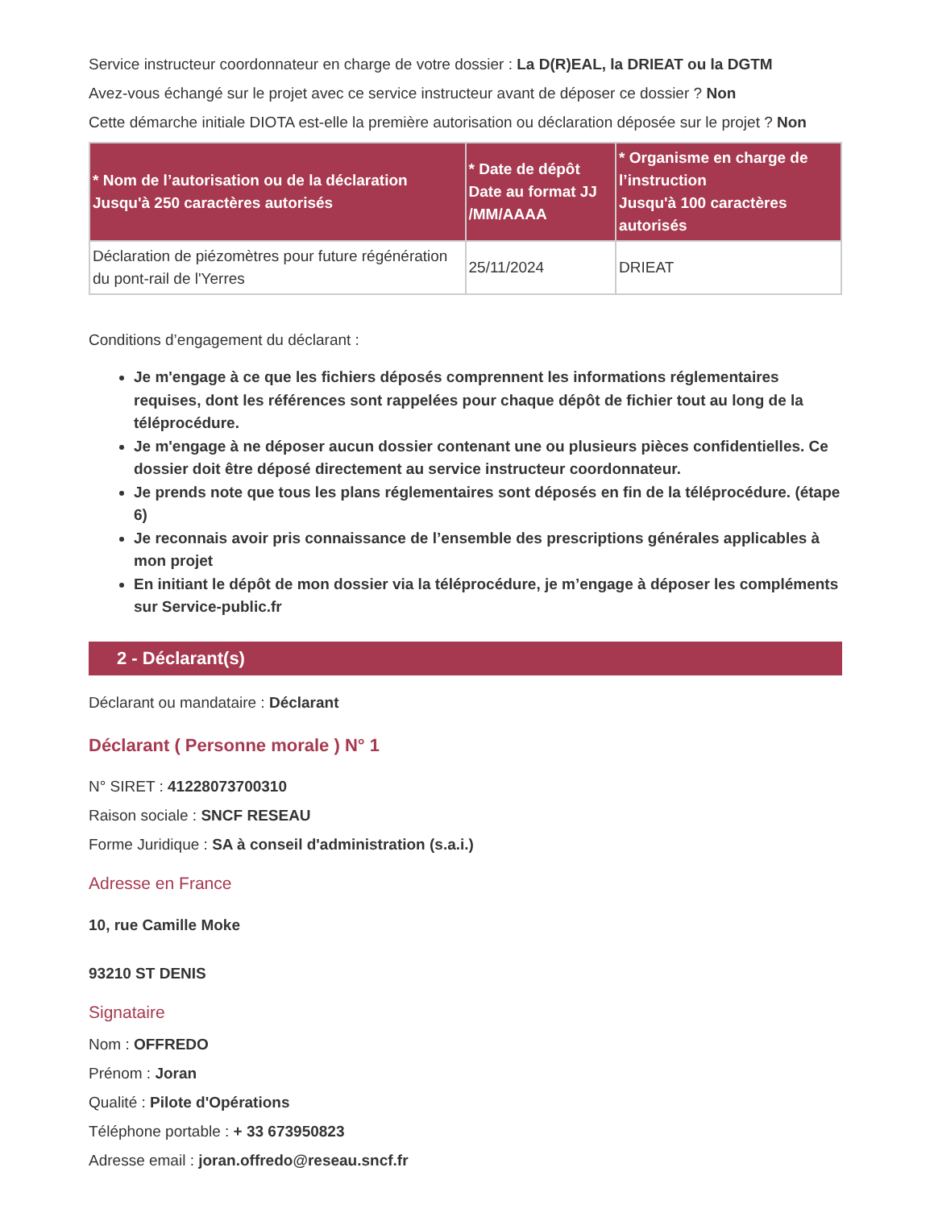Service instructeur coordonnateur en charge de votre dossier : La D(R)EAL, la DRIEAT ou la DGTM
Avez-vous échangé sur le projet avec ce service instructeur avant de déposer ce dossier ? Non
Cette démarche initiale DIOTA est-elle la première autorisation ou déclaration déposée sur le projet ? Non
| * Nom de l’autorisation ou de la déclaration Jusqu'à 250 caractères autorisés | * Date de dépôt Date au format JJ /MM/AAAA | * Organisme en charge de l’instruction Jusqu'à 100 caractères autorisés |
| --- | --- | --- |
| Déclaration de piézomètres pour future régénération du pont-rail de l'Yerres | 25/11/2024 | DRIEAT |
Conditions d’engagement du déclarant :
Je m'engage à ce que les fichiers déposés comprennent les informations réglementaires requises, dont les références sont rappelées pour chaque dépôt de fichier tout au long de la téléprocédure.
Je m'engage à ne déposer aucun dossier contenant une ou plusieurs pièces confidentielles. Ce dossier doit être déposé directement au service instructeur coordonnateur.
Je prends note que tous les plans réglementaires sont déposés en fin de la téléprocédure. (étape 6)
Je reconnais avoir pris connaissance de l’ensemble des prescriptions générales applicables à mon projet
En initiant le dépôt de mon dossier via la téléprocédure, je m’engage à déposer les compléments sur Service-public.fr
2 - Déclarant(s)
Déclarant ou mandataire : Déclarant
Déclarant ( Personne morale ) N° 1
N° SIRET : 41228073700310
Raison sociale : SNCF RESEAU
Forme Juridique : SA à conseil d'administration (s.a.i.)
Adresse en France
10, rue Camille Moke
93210 ST DENIS
Signataire
Nom : OFFREDO
Prénom : Joran
Qualité : Pilote d'Opérations
Téléphone portable : + 33 673950823
Adresse email : joran.offredo@reseau.sncf.fr